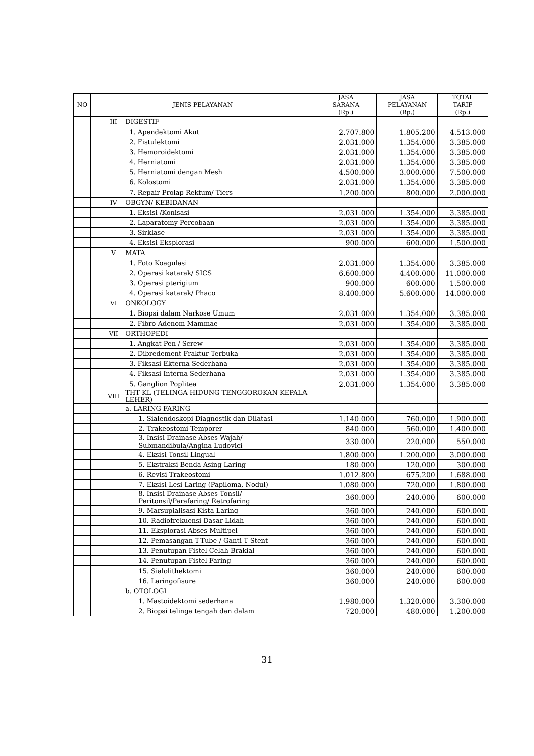| NO | JENIS PELAYANAN | | | JASA SARANA (Rp.) | JASA PELAYANAN (Rp.) | TOTAL TARIF (Rp.) |
| --- | --- | --- | --- | --- | --- | --- |
| | | III | DIGESTIF | | | |
| | | | 1. Apendektomi Akut | 2.707.800 | 1.805.200 | 4.513.000 |
| | | | 2. Fistulektomi | 2.031.000 | 1.354.000 | 3.385.000 |
| | | | 3. Hemoroidektomi | 2.031.000 | 1.354.000 | 3.385.000 |
| | | | 4. Herniatomi | 2.031.000 | 1.354.000 | 3.385.000 |
| | | | 5. Herniatomi dengan Mesh | 4.500.000 | 3.000.000 | 7.500.000 |
| | | | 6. Kolostomi | 2.031.000 | 1.354.000 | 3.385.000 |
| | | | 7. Repair Prolap Rektum/ Tiers | 1.200.000 | 800.000 | 2.000.000 |
| | | IV | OBGYN/ KEBIDANAN | | | |
| | | | 1. Eksisi /Konisasi | 2.031.000 | 1.354.000 | 3.385.000 |
| | | | 2. Laparatomy Percobaan | 2.031.000 | 1.354.000 | 3.385.000 |
| | | | 3. Sirklase | 2.031.000 | 1.354.000 | 3.385.000 |
| | | | 4. Eksisi Eksplorasi | 900.000 | 600.000 | 1.500.000 |
| | | V | MATA | | | |
| | | | 1. Foto Koagulasi | 2.031.000 | 1.354.000 | 3.385.000 |
| | | | 2. Operasi katarak/ SICS | 6.600.000 | 4.400.000 | 11.000.000 |
| | | | 3. Operasi pterigium | 900.000 | 600.000 | 1.500.000 |
| | | | 4. Operasi katarak/ Phaco | 8.400.000 | 5.600.000 | 14.000.000 |
| | | VI | ONKOLOGY | | | |
| | | | 1. Biopsi dalam Narkose Umum | 2.031.000 | 1.354.000 | 3.385.000 |
| | | | 2. Fibro Adenom Mammae | 2.031.000 | 1.354.000 | 3.385.000 |
| | | VII | ORTHOPEDI | | | |
| | | | 1. Angkat Pen / Screw | 2.031.000 | 1.354.000 | 3.385.000 |
| | | | 2. Dibredement Fraktur Terbuka | 2.031.000 | 1.354.000 | 3.385.000 |
| | | | 3. Fiksasi Ekterna Sederhana | 2.031.000 | 1.354.000 | 3.385.000 |
| | | | 4. Fiksasi Interna Sederhana | 2.031.000 | 1.354.000 | 3.385.000 |
| | | | 5. Ganglion Poplitea | 2.031.000 | 1.354.000 | 3.385.000 |
| | | VIII | THT KL (TELINGA HIDUNG TENGGOROKAN KEPALA LEHER) | | | |
| | | | a. LARING FARING | | | |
| | | | 1. Sialendoskopi Diagnostik dan Dilatasi | 1.140.000 | 760.000 | 1.900.000 |
| | | | 2. Trakeostomi Temporer | 840.000 | 560.000 | 1.400.000 |
| | | | 3. Insisi Drainase Abses Wajah/ Submandibula/Angina Ludovici | 330.000 | 220.000 | 550.000 |
| | | | 4. Eksisi Tonsil Lingual | 1.800.000 | 1.200.000 | 3.000.000 |
| | | | 5. Ekstraksi Benda Asing Laring | 180.000 | 120.000 | 300.000 |
| | | | 6. Revisi Trakeostomi | 1.012.800 | 675.200 | 1.688.000 |
| | | | 7. Eksisi Lesi Laring (Papiloma, Nodul) | 1.080.000 | 720.000 | 1.800.000 |
| | | | 8. Insisi Drainase Abses Tonsil/ Peritonsil/Parafaring/ Retrofaring | 360.000 | 240.000 | 600.000 |
| | | | 9. Marsupialisasi Kista Laring | 360.000 | 240.000 | 600.000 |
| | | | 10. Radiofrekuensi Dasar Lidah | 360.000 | 240.000 | 600.000 |
| | | | 11. Eksplorasi Abses Multipel | 360.000 | 240.000 | 600.000 |
| | | | 12. Pemasangan T-Tube / Ganti T Stent | 360.000 | 240.000 | 600.000 |
| | | | 13. Penutupan Fistel Celah Brakial | 360.000 | 240.000 | 600.000 |
| | | | 14. Penutupan Fistel Faring | 360.000 | 240.000 | 600.000 |
| | | | 15. Sialolithektomi | 360.000 | 240.000 | 600.000 |
| | | | 16. Laringofisure | 360.000 | 240.000 | 600.000 |
| | | | b. OTOLOGI | | | |
| | | | 1. Mastoidektomi sederhana | 1.980.000 | 1.320.000 | 3.300.000 |
| | | | 2. Biopsi telinga tengah dan dalam | 720.000 | 480.000 | 1.200.000 |
31